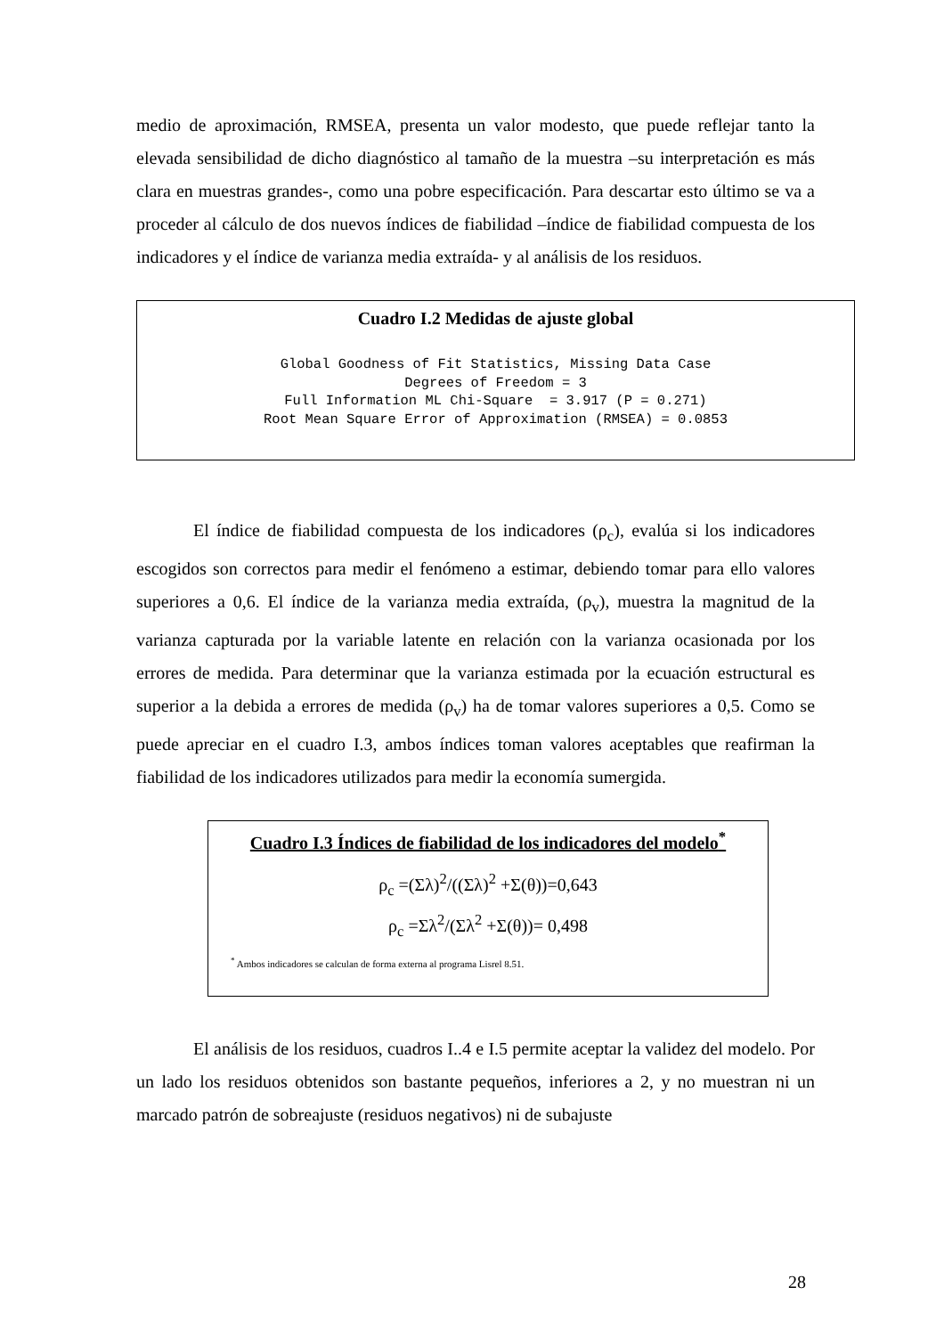medio de aproximación, RMSEA, presenta un valor modesto, que puede reflejar tanto la elevada sensibilidad de dicho diagnóstico al tamaño de la muestra –su interpretación es más clara en muestras grandes-, como una pobre especificación. Para descartar esto último se va a proceder al cálculo de dos nuevos índices de fiabilidad –índice de fiabilidad compuesta de los indicadores y el índice de varianza media extraída- y al análisis de los residuos.
Cuadro I.2 Medidas de ajuste global
Global Goodness of Fit Statistics, Missing Data Case Degrees of Freedom = 3 Full Information ML Chi-Square = 3.917 (P = 0.271) Root Mean Square Error of Approximation (RMSEA) = 0.0853
El índice de fiabilidad compuesta de los indicadores (ρ<sub>c</sub>), evalúa si los indicadores escogidos son correctos para medir el fenómeno a estimar, debiendo tomar para ello valores superiores a 0,6. El índice de la varianza media extraída, (ρ<sub>v</sub>), muestra la magnitud de la varianza capturada por la variable latente en relación con la varianza ocasionada por los errores de medida. Para determinar que la varianza estimada por la ecuación estructural es superior a la debida a errores de medida (ρ<sub>v</sub>) ha de tomar valores superiores a 0,5. Como se puede apreciar en el cuadro I.3, ambos índices toman valores aceptables que reafirman la fiabilidad de los indicadores utilizados para medir la economía sumergida.
Cuadro I.3 Índices de fiabilidad de los indicadores del modelo<sup>*</sup>
ρ<sub>c</sub> =(Σλ)<sup>2</sup>/((Σλ)<sup>2</sup> +Σ(θ))=0,643
ρ<sub>c</sub> =Σλ<sup>2</sup>/(Σλ<sup>2</sup> +Σ(θ))= 0,498
<sup>*</sup> Ambos indicadores se calculan de forma externa al programa Lisrel 8.51.
El análisis de los residuos, cuadros I..4 e I.5 permite aceptar la validez del modelo. Por un lado los residuos obtenidos son bastante pequeños, inferiores a 2, y no muestran ni un marcado patrón de sobreajuste (residuos negativos) ni de subajuste
28